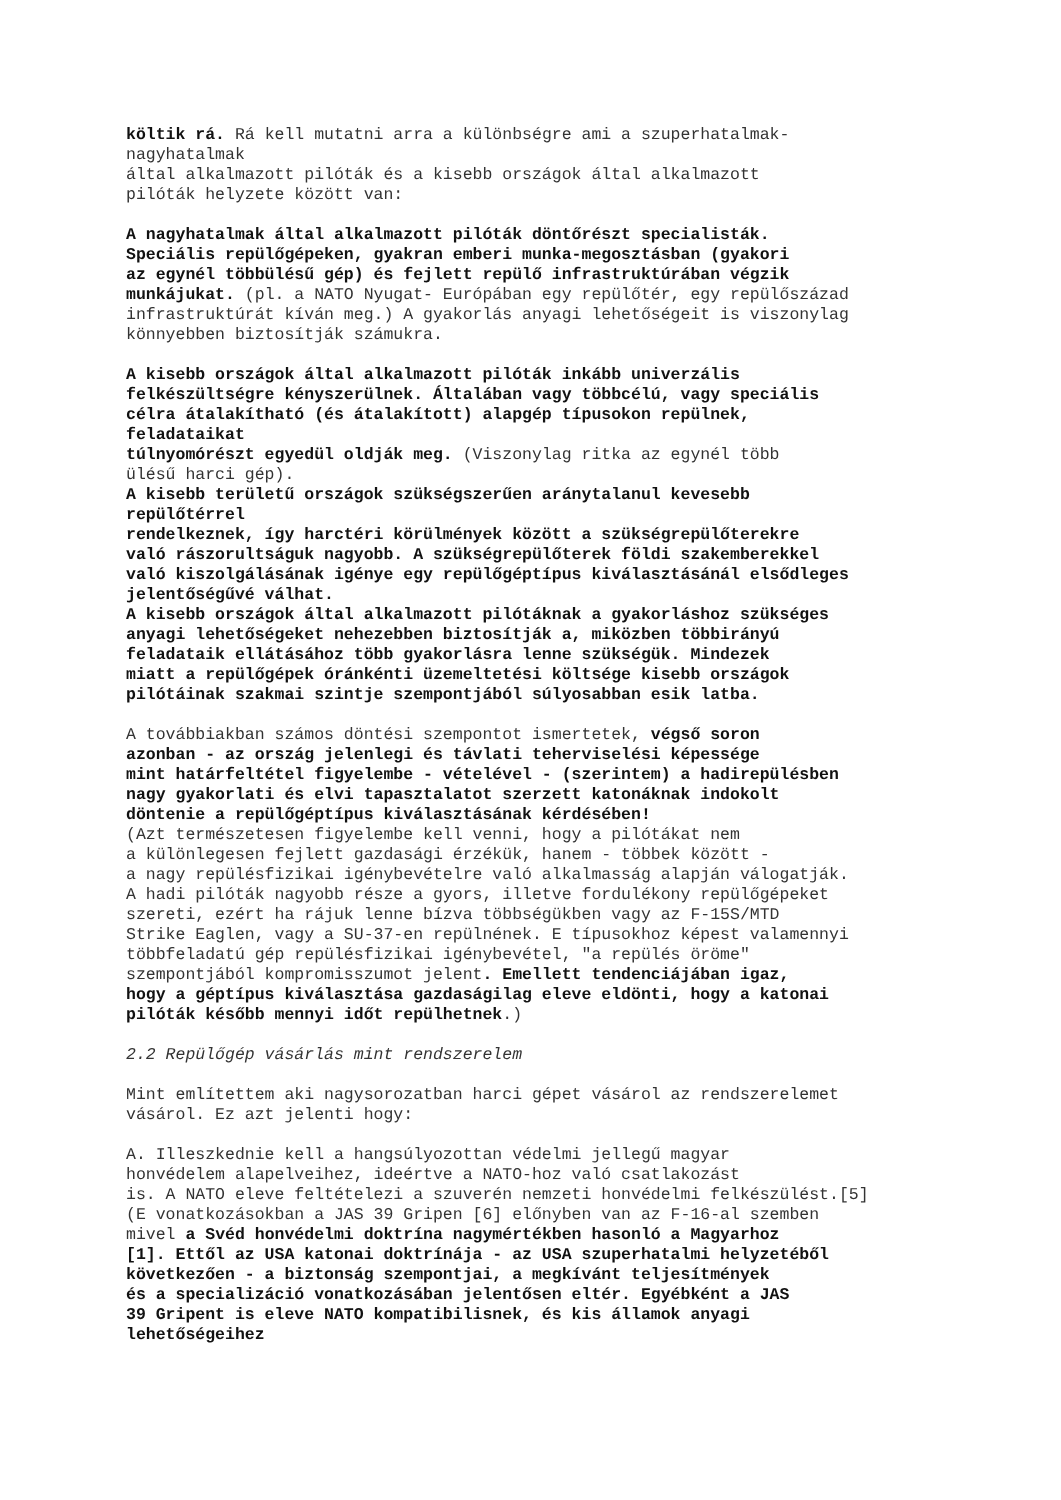költik rá. Rá kell mutatni arra a különbségre ami a szuperhatalmak- nagyhatalmak által alkalmazott pilóták és a kisebb országok által alkalmazott pilóták helyzete között van:
A nagyhatalmak által alkalmazott pilóták döntőrészt specialisták. Speciális repülőgépeken, gyakran emberi munka-megosztásban (gyakori az egynél többülésű gép) és fejlett repülő infrastruktúrában végzik munkájukat. (pl. a NATO Nyugat- Európában egy repülőtér, egy repülőszázad infrastruktúrát kíván meg.) A gyakorlás anyagi lehetőségeit is viszonylag könnyebben biztosítják számukra.
A kisebb országok által alkalmazott pilóták inkább univerzális felkészültségre kényszerülnek. Általában vagy többcélú, vagy speciális célra átalakítható (és átalakított) alapgép típusokon repülnek, feladataikat túlnyomórészt egyedül oldják meg. (Viszonylag ritka az egynél több ülésű harci gép). A kisebb területű országok szükségszerűen aránytalanul kevesebb repülőtérrel rendelkeznek, így harctéri körülmények között a szükségrepülőterekre való rászorultságuk nagyobb. A szükségrepülőterek földi szakemberekkel való kiszolgálásának igénye egy repülőgéptípus kiválasztásánál elsődleges jelentőségűvé válhat. A kisebb országok által alkalmazott pilótáknak a gyakorláshoz szükséges anyagi lehetőségeket nehezebben biztosítják a, miközben többirányú feladataik ellátásához több gyakorlásra lenne szükségük. Mindezek miatt a repülőgépek óránkénti üzemeltetési költsége kisebb országok pilótáinak szakmai szintje szempontjából súlyosabban esik latba.
A továbbiakban számos döntési szempontot ismertetek, végső soron azonban - az ország jelenlegi és távlati teherviselési képessége mint határfeltétel figyelembe - vételével - (szerintem) a hadirepülésben nagy gyakorlati és elvi tapasztalatot szerzett katonáknak indokolt döntenie a repülőgéptípus kiválasztásának kérdésében! (Azt természetesen figyelembe kell venni, hogy a pilótákat nem a különlegesen fejlett gazdasági érzékük, hanem - többek között - a nagy repülésfizikai igénybevételre való alkalmasság alapján válogatják. A hadi pilóták nagyobb része a gyors, illetve fordulékony repülőgépeket szereti, ezért ha rájuk lenne bízva többségükben vagy az F-15S/MTD Strike Eaglen, vagy a SU-37-en repülnének. E típusokhoz képest valamennyi többfeladatú gép repülésfizikai igénybevétel, "a repülés öröme" szempontjából kompromisszumot jelent. Emellett tendenciájában igaz, hogy a géptípus kiválasztása gazdaságilag eleve eldönti, hogy a katonai pilóták később mennyi időt repülhetnek.)
2.2 Repülőgép vásárlás mint rendszerelem
Mint említettem aki nagysorozatban harci gépet vásárol az rendszerelemet vásárol. Ez azt jelenti hogy:
A. Illeszkednie kell a hangsúlyozottan védelmi jellegű magyar honvédelem alapelveihez, ideértve a NATO-hoz való csatlakozást is. A NATO eleve feltételezi a szuverén nemzeti honvédelmi felkészülést.[5] (E vonatkozásokban a JAS 39 Gripen [6] előnyben van az F-16-al szemben mivel a Svéd honvédelmi doktrína nagymértékben hasonló a Magyarhoz [1]. Ettől az USA katonai doktrínája - az USA szuperhatalmi helyzetéből következően - a biztonság szempontjai, a megkívánt teljesítmények és a specializáció vonatkozásában jelentősen eltér. Egyébként a JAS 39 Gripent is eleve NATO kompatibilisnek, és kis államok anyagi lehetőségeihez